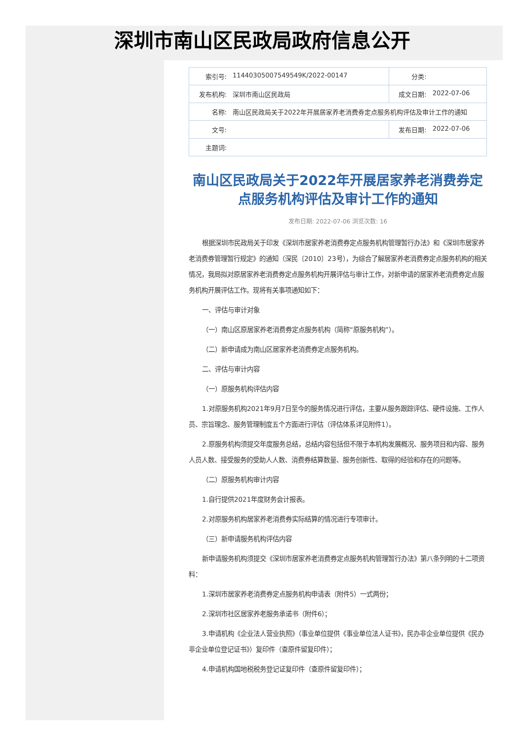深圳市南山区民政局政府信息公开
| 索引号: | 11440305007549549K/2022-00147 | 分类: | |
| 发布机构: | 深圳市南山区民政局 | 成文日期: | 2022-07-06 |
| 名称: | 南山区民政局关于2022年开展居家养老消费券定点服务机构评估及审计工作的通知 | | |
| 文号: | | 发布日期: | 2022-07-06 |
| 主题词: | | | |
南山区民政局关于2022年开展居家养老消费券定点服务机构评估及审计工作的通知
发布日期: 2022-07-06 浏览次数: 16
根据深圳市民政局关于印发《深圳市居家养老消费券定点服务机构管理暂行办法》和《深圳市居家养老消费券管理暂行规定》的通知（深民〔2010〕23号），为综合了解居家养老消费券定点服务机构的相关情况，我局拟对原居家养老消费券定点服务机构开展评估与审计工作，对新申请的居家养老消费券定点服务机构开展评估工作。现将有关事项通知如下：
一、评估与审计对象
（一）南山区原居家养老消费券定点服务机构（简称“原服务机构”）。
（二）新申请成为南山区居家养老消费券定点服务机构。
二、评估与审计内容
（一）原服务机构评估内容
1.对原服务机构2021年9月7日至今的服务情况进行评估，主要从服务跟踪评估、硬件设施、工作人员、宗旨理念、服务管理制度五个方面进行评估（评估体系详见附件1）。
2.原服务机构须提交年度服务总结，总结内容包括但不限于本机构发展概况、服务项目和内容、服务人员人数、接受服务的受助人人数、消费券结算数量、服务创新性、取得的经验和存在的问题等。
（二）原服务机构审计内容
1.自行提供2021年度财务会计报表。
2.对原服务机构居家养老消费券实际结算的情况进行专项审计。
（三）新申请服务机构评估内容
新申请服务机构须提交《深圳市居家养老消费券定点服务机构管理暂行办法》第八条列明的十二项资料：
1.深圳市居家养老消费券定点服务机构申请表（附件5）一式两份；
2.深圳市社区居家养老服务承诺书（附件6）；
3.申请机构《企业法人营业执照》（事业单位提供《事业单位法人证书》，民办非企业单位提供《民办非企业单位登记证书》）复印件（查原件留复印件）；
4.申请机构国地税税务登记证复印件（查原件留复印件）；